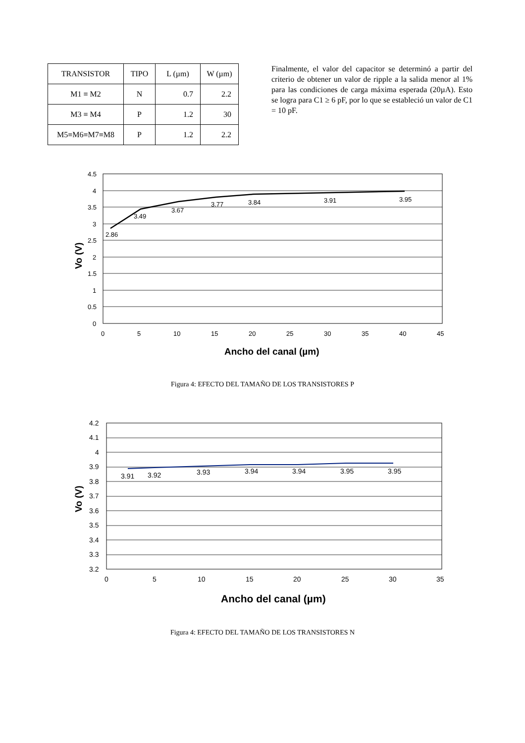| TRANSISTOR | TIPO | L (µm) | W (µm) |
| M1 ≡ M2 | N | 0.7 | 2.2 |
| M3 ≡ M4 | P | 1.2 | 30 |
| M5≡M6≡M7≡M8 | P | 1.2 | 2.2 |
Finalmente, el valor del capacitor se determinó a partir del criterio de obtener un valor de ripple a la salida menor al 1% para las condiciones de carga máxima esperada (20µA). Esto se logra para C1 ≥ 6 pF, por lo que se estableció un valor de C1 = 10 pF.
4.5
4
3.5
3
2.5
2
1.5
1
0.5
0
0
5
10
15
20
25
30
35
40
45
2.86
3.49
3.67
3.77
3.84
3.91
3.95
Ancho del canal (µm)
Vo (V)
Figura 4: EFECTO DEL TAMAÑO DE LOS TRANSISTORES P
4.2
4.1
4
3.9
3.8
3.7
3.6
3.5
3.4
3.3
3.2
0
5
10
15
20
25
30
35
3.91
3.92
3.93
3.94
3.94
3.95
3.95
Ancho del canal (µm)
Vo (V)
Figura 4: EFECTO DEL TAMAÑO DE LOS TRANSISTORES N